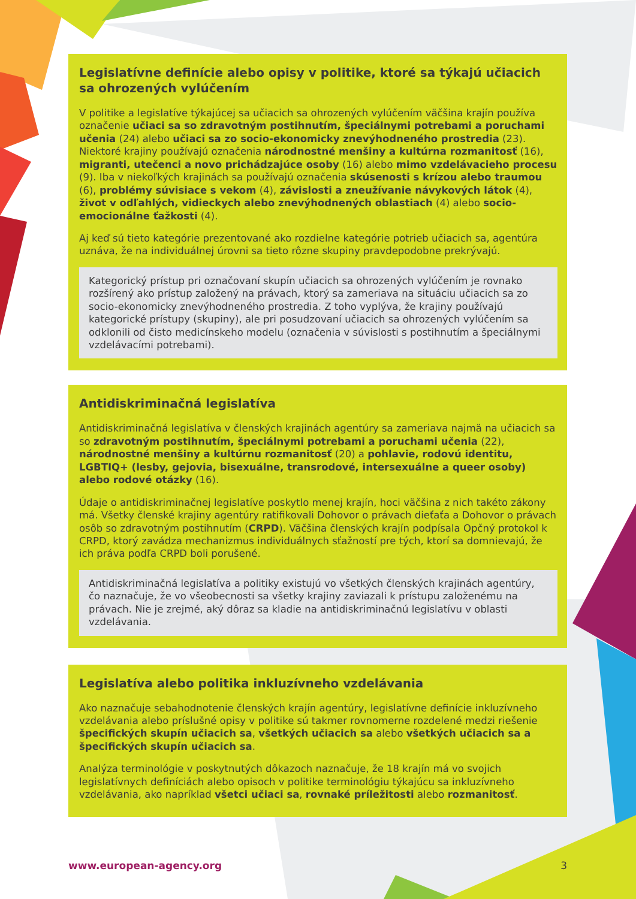Legislatívne definície alebo opisy v politike, ktoré sa týkajú učiacich sa ohrozených vylúčením
V politike a legislatíve týkajúcej sa učiacich sa ohrozených vylúčením väčšina krajín používa označenie učiaci sa so zdravotným postihnutím, špeciálnymi potrebami a poruchami učenia (24) alebo učiaci sa zo socio-ekonomicky znevýhodneného prostredia (23). Niektoré krajiny používajú označenia národnostné menšiny a kultúrna rozmanitosť (16), migranti, utečenci a novo prichádzajúce osoby (16) alebo mimo vzdelávacieho procesu (9). Iba v niekoľkých krajinách sa používajú označenia skúsenosti s krízou alebo traumou (6), problémy súvisiace s vekom (4), závislosti a zneužívanie návykových látok (4), život v odľahlých, vidieckych alebo znevýhodnených oblastiach (4) alebo socio-emocionálne ťažkosti (4).
Aj keď sú tieto kategórie prezentované ako rozdielne kategórie potrieb učiacich sa, agentúra uznáva, že na individuálnej úrovni sa tieto rôzne skupiny pravdepodobne prekrývajú.
Kategorický prístup pri označovaní skupín učiacich sa ohrozených vylúčením je rovnako rozšírený ako prístup založený na právach, ktorý sa zameriava na situáciu učiacich sa zo socio-ekonomicky znevýhodneného prostredia. Z toho vyplýva, že krajiny používajú kategorické prístupy (skupiny), ale pri posudzovaní učiacich sa ohrozených vylúčením sa odklonili od čisto medicínskeho modelu (označenia v súvislosti s postihnutím a špeciálnymi vzdelávacími potrebami).
Antidiskriminačná legislatíva
Antidiskriminačná legislatíva v členských krajinách agentúry sa zameriava najmä na učiacich sa so zdravotným postihnutím, špeciálnymi potrebami a poruchami učenia (22), národnostné menšiny a kultúrnu rozmanitosť (20) a pohlavie, rodovú identitu, LGBTIQ+ (lesby, gejovia, bisexuálne, transrodové, intersexuálne a queer osoby) alebo rodové otázky (16).
Údaje o antidiskriminačnej legislatíve poskytlo menej krajín, hoci väčšina z nich takéto zákony má. Všetky členské krajiny agentúry ratifikovali Dohovor o právach dieťaťa a Dohovor o právach osôb so zdravotným postihnutím (CRPD). Väčšina členských krajín podpísala Opčný protokol k CRPD, ktorý zavádza mechanizmus individuálnych sťažností pre tých, ktorí sa domnievajú, že ich práva podľa CRPD boli porušené.
Antidiskriminačná legislatíva a politiky existujú vo všetkých členských krajinách agentúry, čo naznačuje, že vo všeobecnosti sa všetky krajiny zaviazali k prístupu založenému na právach. Nie je zrejmé, aký dôraz sa kladie na antidiskriminačnú legislatívu v oblasti vzdelávania.
Legislatíva alebo politika inkluzívneho vzdelávania
Ako naznačuje sebahodnotenie členských krajín agentúry, legislatívne definície inkluzívneho vzdelávania alebo príslušné opisy v politike sú takmer rovnomerne rozdelené medzi riešenie špecifických skupín učiacich sa, všetkých učiacich sa alebo všetkých učiacich sa a špecifických skupín učiacich sa.
Analýza terminológie v poskytnutých dôkazoch naznačuje, že 18 krajín má vo svojich legislatívnych definíciách alebo opisoch v politike terminológiu týkajúcu sa inkluzívneho vzdelávania, ako napríklad všetci učiaci sa, rovnaké príležitosti alebo rozmanitosť.
www.european-agency.org 3